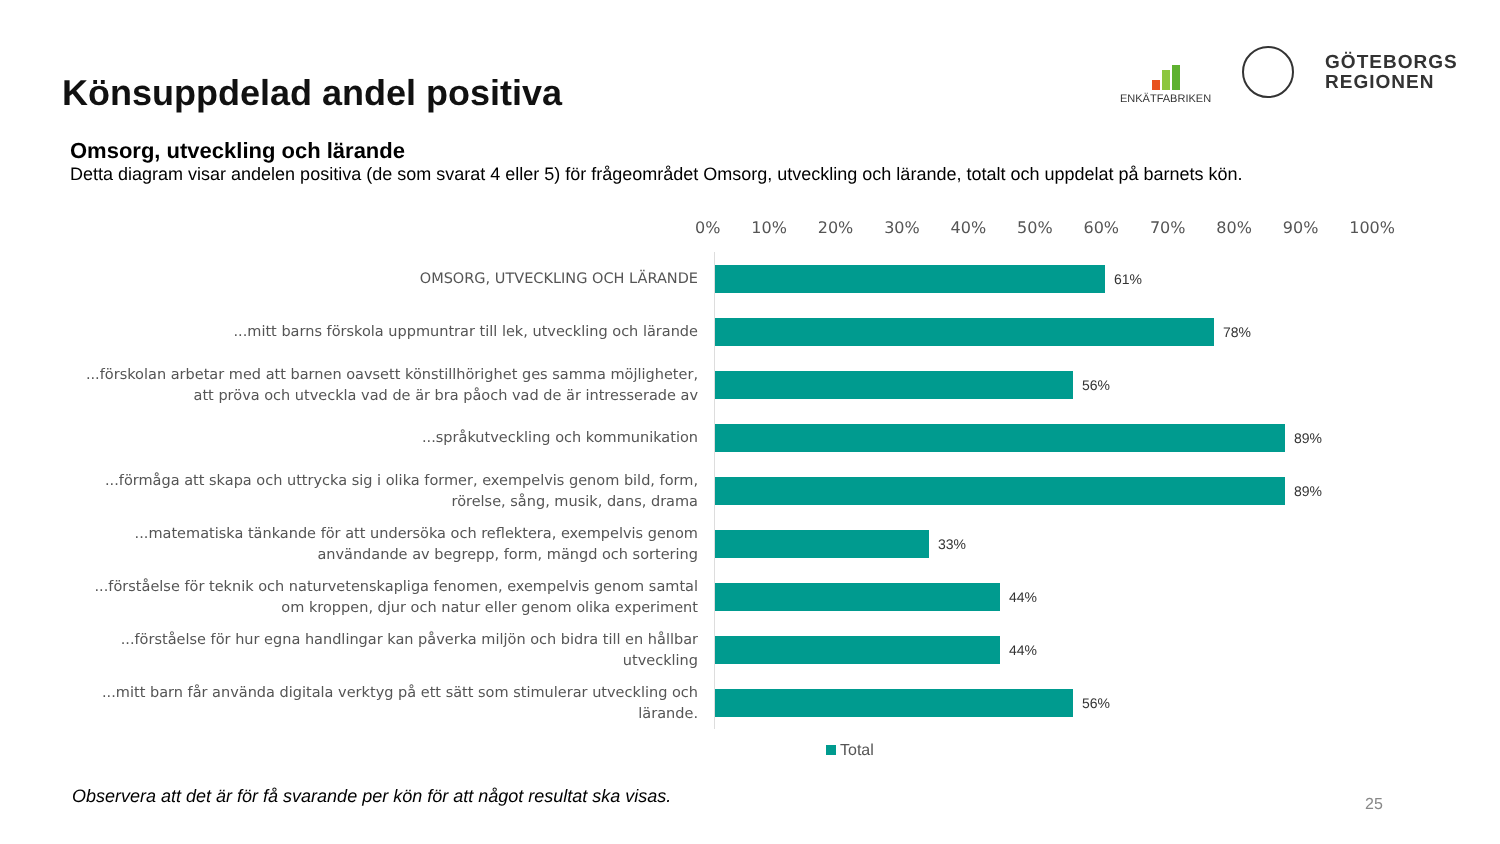Könsuppdelad andel positiva
ENKÄTFABRIKEN
GÖTEBORGS
REGIONEN
Omsorg, utveckling och lärande
Detta diagram visar andelen positiva (de som svarat 4 eller 5) för frågeområdet Omsorg, utveckling och lärande, totalt och uppdelat på barnets kön.
0% 10% 20% 30% 40% 50% 60% 70% 80% 90% 100%
OMSORG, UTVECKLING OCH LÄRANDE
61%
...mitt barns förskola uppmuntrar till lek, utveckling och lärande
78%
...förskolan arbetar med att barnen oavsett könstillhörighet ges samma möjligheter, att pröva och utveckla vad de är bra påoch vad de är intresserade av
56%
...språkutveckling och kommunikation
89%
...förmåga att skapa och uttrycka sig i olika former, exempelvis genom bild, form, rörelse, sång, musik, dans, drama
89%
...matematiska tänkande för att undersöka och reflektera, exempelvis genom användande av begrepp, form, mängd och sortering
33%
...förståelse för teknik och naturvetenskapliga fenomen, exempelvis genom samtal om kroppen, djur och natur eller genom olika experiment
44%
...förståelse för hur egna handlingar kan påverka miljön och bidra till en hållbar utveckling
44%
...mitt barn får använda digitala verktyg på ett sätt som stimulerar utveckling och lärande.
56%
Total
Observera att det är för få svarande per kön för att något resultat ska visas.
25